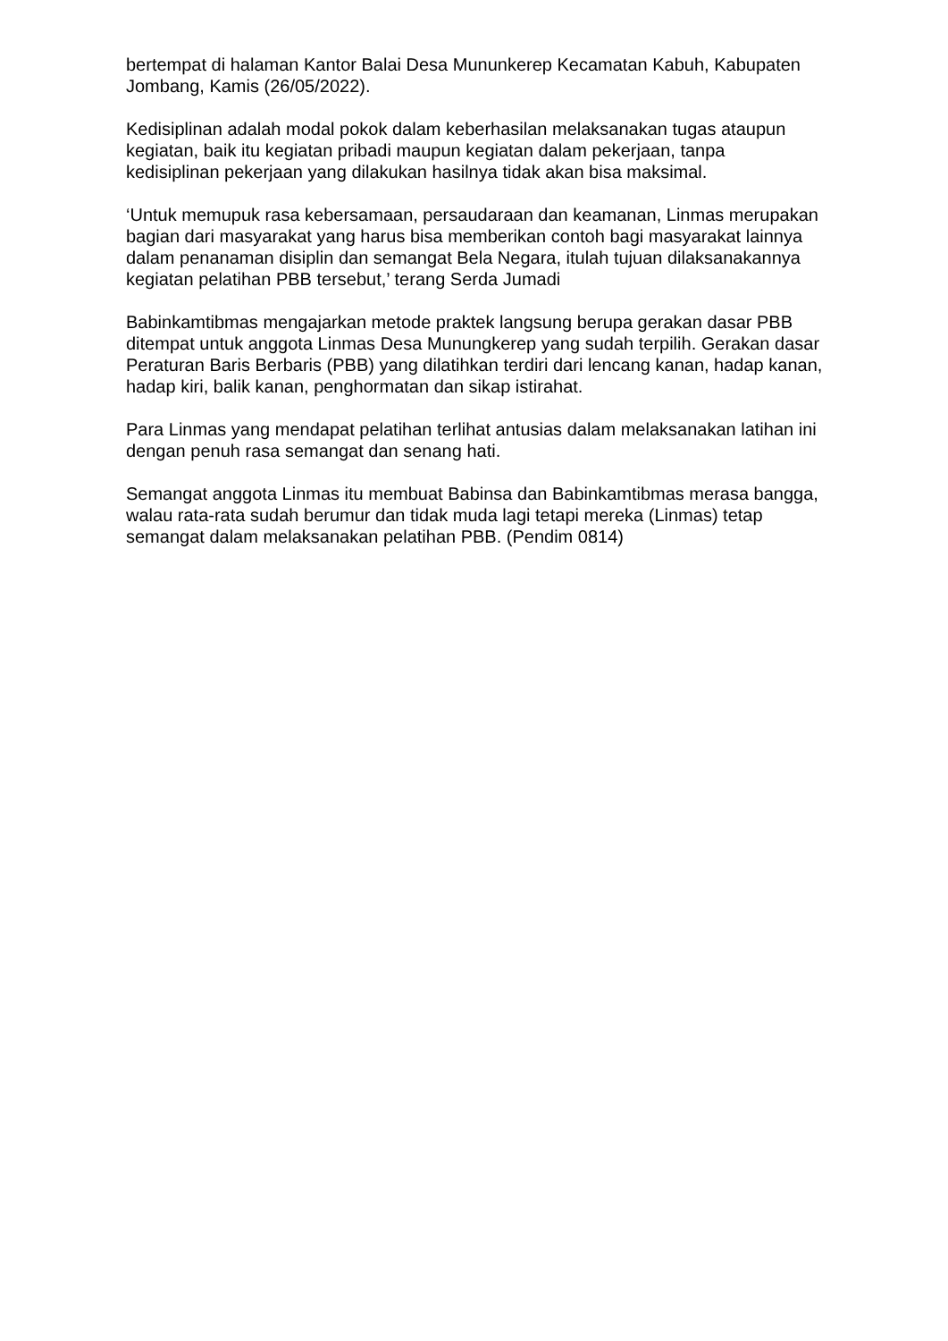bertempat di halaman Kantor Balai Desa Mununkerep Kecamatan Kabuh, Kabupaten Jombang, Kamis (26/05/2022).
Kedisiplinan adalah modal pokok dalam keberhasilan melaksanakan tugas ataupun kegiatan, baik itu kegiatan pribadi maupun kegiatan dalam pekerjaan, tanpa kedisiplinan pekerjaan yang dilakukan hasilnya tidak akan bisa maksimal.
‘Untuk memupuk rasa kebersamaan, persaudaraan dan keamanan, Linmas merupakan bagian dari masyarakat yang harus bisa memberikan contoh bagi masyarakat lainnya dalam penanaman disiplin dan semangat Bela Negara, itulah tujuan dilaksanakannya kegiatan pelatihan PBB tersebut,’ terang Serda Jumadi
Babinkamtibmas mengajarkan metode praktek langsung berupa gerakan dasar PBB ditempat untuk anggota Linmas Desa Munungkerep yang sudah terpilih. Gerakan dasar Peraturan Baris Berbaris (PBB) yang dilatihkan terdiri dari lencang kanan, hadap kanan, hadap kiri, balik kanan, penghormatan dan sikap istirahat.
Para Linmas yang mendapat pelatihan terlihat antusias dalam melaksanakan latihan ini dengan penuh rasa semangat dan senang hati.
Semangat anggota Linmas itu membuat Babinsa dan Babinkamtibmas merasa bangga, walau rata-rata sudah berumur dan tidak muda lagi tetapi mereka (Linmas) tetap semangat dalam melaksanakan pelatihan PBB. (Pendim 0814)